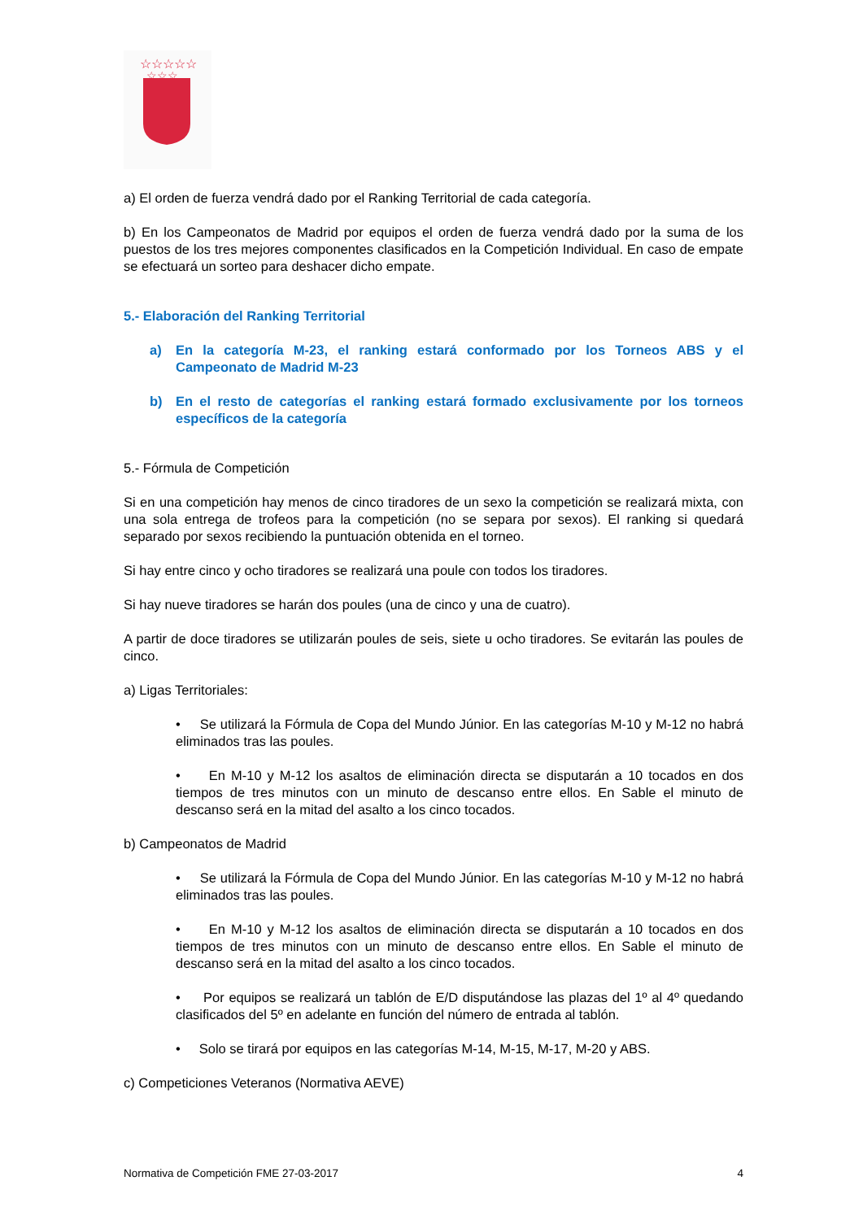☆☆☆☆☆
☆☆☆
a) El orden de fuerza vendrá dado por el Ranking Territorial de cada categoría.
b) En los Campeonatos de Madrid por equipos el orden de fuerza vendrá dado por la suma de los puestos de los tres mejores componentes clasificados en la Competición Individual. En caso de empate se efectuará un sorteo para deshacer dicho empate.
5.- Elaboración del Ranking Territorial
a) En la categoría M-23, el ranking estará conformado por los Torneos ABS y el Campeonato de Madrid M-23
b) En el resto de categorías el ranking estará formado exclusivamente por los torneos específicos de la categoría
5.- Fórmula de Competición
Si en una competición hay menos de cinco tiradores de un sexo la competición se realizará mixta, con una sola entrega de trofeos para la competición (no se separa por sexos). El ranking si quedará separado por sexos recibiendo la puntuación obtenida en el torneo.
Si hay entre cinco y ocho tiradores se realizará una poule con todos los tiradores.
Si hay nueve tiradores se harán dos poules (una de cinco y una de cuatro).
A partir de doce tiradores se utilizarán poules de seis, siete u ocho tiradores. Se evitarán las poules de cinco.
a) Ligas Territoriales:
• Se utilizará la Fórmula de Copa del Mundo Júnior. En las categorías M-10 y M-12 no habrá eliminados tras las poules.
• En M-10 y M-12 los asaltos de eliminación directa se disputarán a 10 tocados en dos tiempos de tres minutos con un minuto de descanso entre ellos. En Sable el minuto de descanso será en la mitad del asalto a los cinco tocados.
b) Campeonatos de Madrid
• Se utilizará la Fórmula de Copa del Mundo Júnior. En las categorías M-10 y M-12 no habrá eliminados tras las poules.
• En M-10 y M-12 los asaltos de eliminación directa se disputarán a 10 tocados en dos tiempos de tres minutos con un minuto de descanso entre ellos. En Sable el minuto de descanso será en la mitad del asalto a los cinco tocados.
• Por equipos se realizará un tablón de E/D disputándose las plazas del 1º al 4º quedando clasificados del 5º en adelante en función del número de entrada al tablón.
• Solo se tirará por equipos en las categorías M-14, M-15, M-17, M-20 y ABS.
c) Competiciones Veteranos (Normativa AEVE)
Normativa de Competición FME 27-03-2017 4